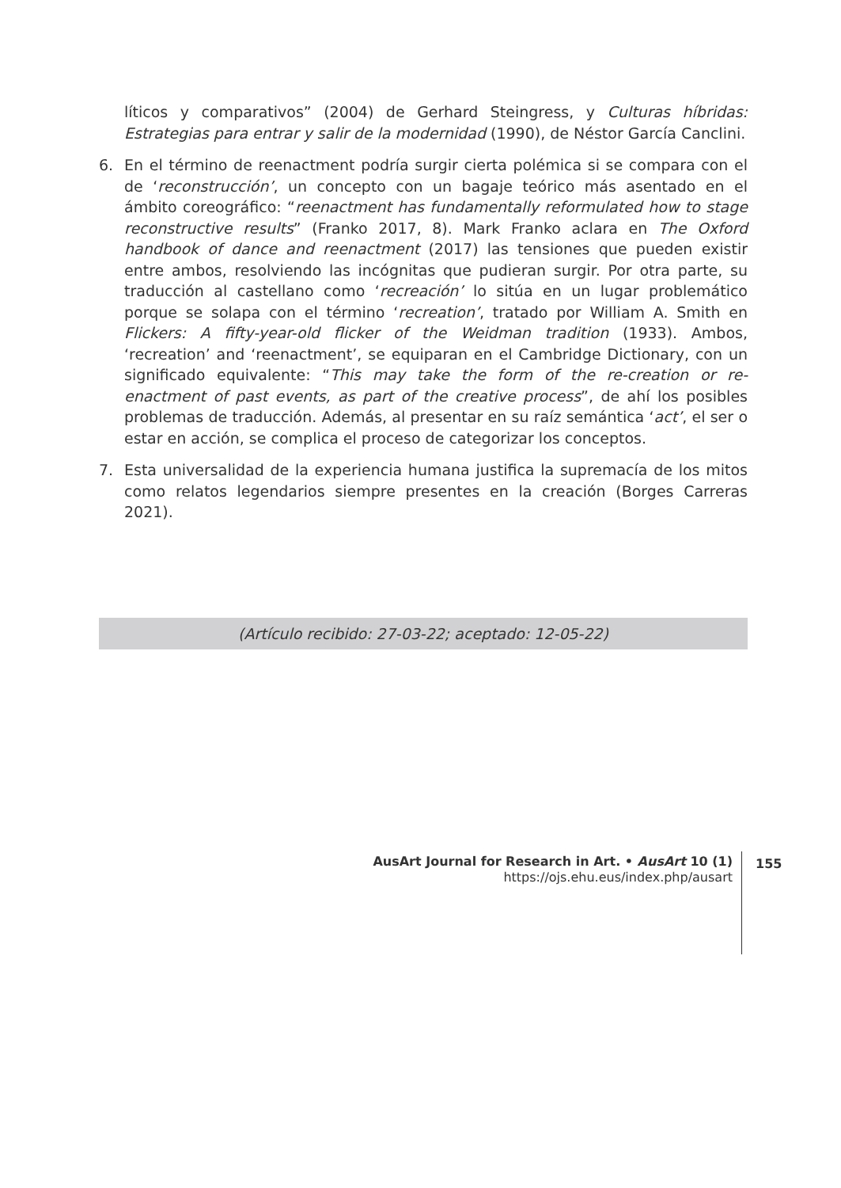líticos y comparativos” (2004) de Gerhard Steingress, y Culturas híbridas: Estrategias para entrar y salir de la modernidad (1990), de Néstor García Canclini.
6. En el término de reenactment podría surgir cierta polémica si se compara con el de ‘reconstrucción’, un concepto con un bagaje teórico más asentado en el ámbito coreográfico: “reenactment has fundamentally reformulated how to stage reconstructive results” (Franko 2017, 8). Mark Franko aclara en The Oxford handbook of dance and reenactment (2017) las tensiones que pueden existir entre ambos, resolviendo las incógnitas que pudieran surgir. Por otra parte, su traducción al castellano como ‘recreación’ lo sitúa en un lugar problemático porque se solapa con el término ‘recreation’, tratado por William A. Smith en Flickers: A fifty-year-old flicker of the Weidman tradition (1933). Ambos, ‘recreation’ and ‘reenactment’, se equiparan en el Cambridge Dictionary, con un significado equivalente: “This may take the form of the re-creation or re-enactment of past events, as part of the creative process”, de ahí los posibles problemas de traducción. Además, al presentar en su raíz semántica ‘act’, el ser o estar en acción, se complica el proceso de categorizar los conceptos.
7. Esta universalidad de la experiencia humana justifica la supremacía de los mitos como relatos legendarios siempre presentes en la creación (Borges Carreras 2021).
(Artículo recibido: 27-03-22; aceptado: 12-05-22)
AusArt Journal for Research in Art. • AusArt 10 (1)
https://ojs.ehu.eus/index.php/ausart
155